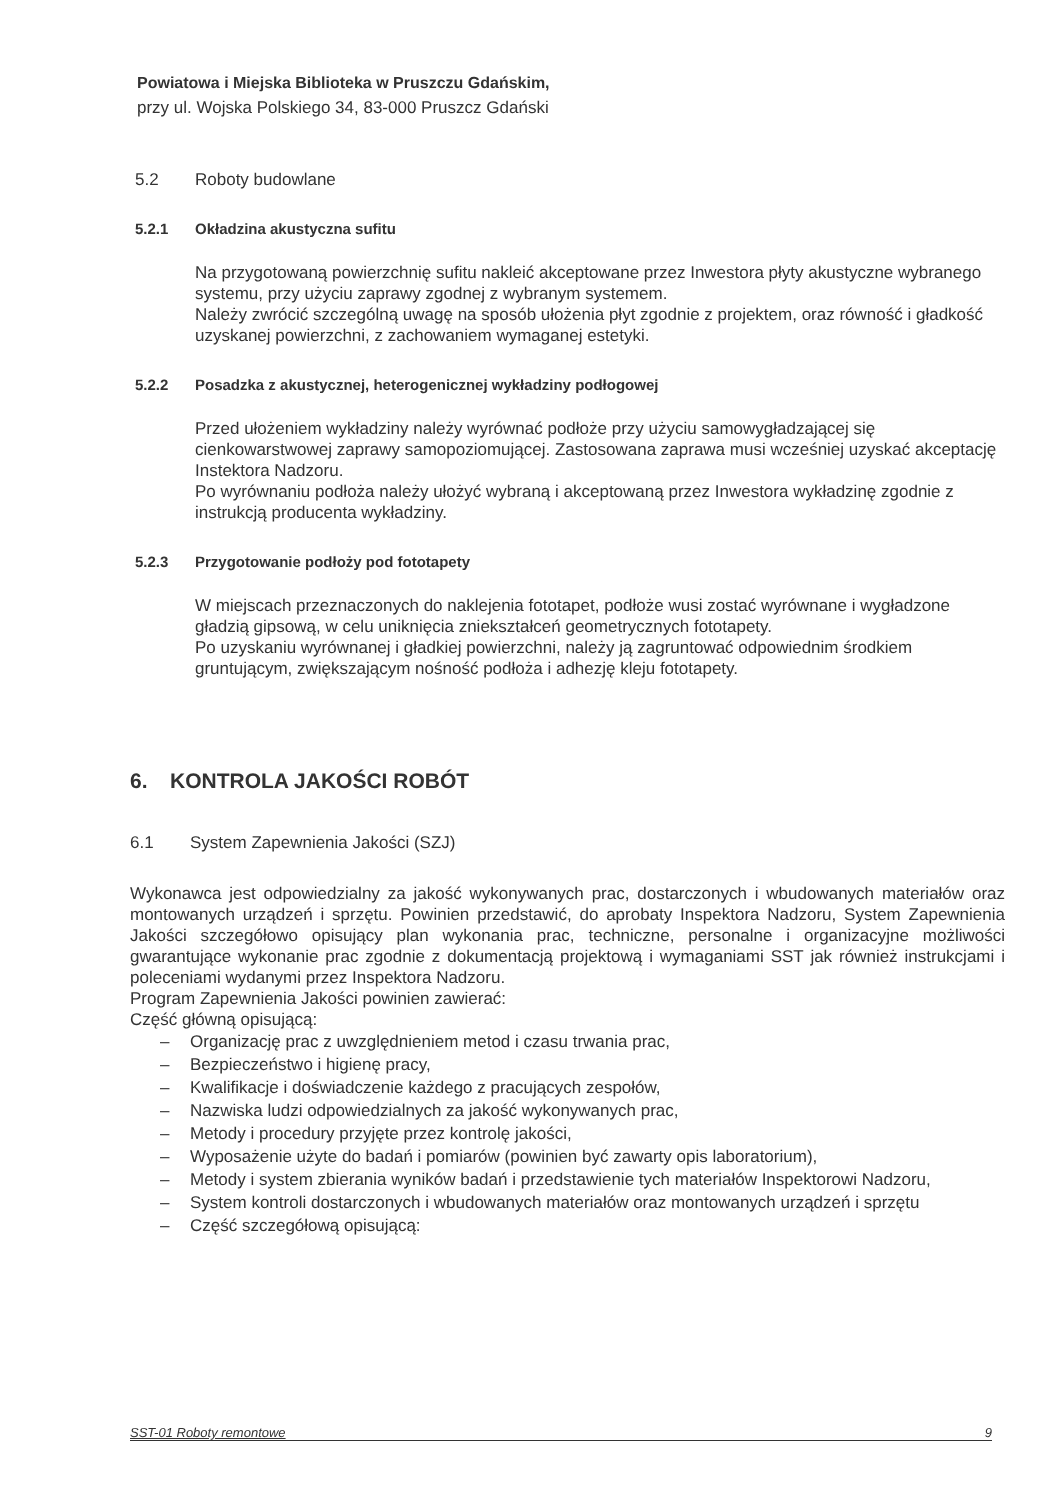Powiatowa i Miejska Biblioteka w Pruszczu Gdańskim,
przy ul. Wojska Polskiego 34, 83-000 Pruszcz Gdański
5.2 Roboty budowlane
5.2.1 Okładzina akustyczna sufitu
Na przygotowaną powierzchnię sufitu nakleić akceptowane przez Inwestora płyty akustyczne wybranego systemu, przy użyciu zaprawy zgodnej z wybranym systemem.
Należy zwrócić szczególną uwagę na sposób ułożenia płyt zgodnie z projektem, oraz równość i gładkość uzyskanej powierzchni, z zachowaniem wymaganej estetyki.
5.2.2 Posadzka z akustycznej, heterogenicznej wykładziny podłogowej
Przed ułożeniem wykładziny należy wyrównać podłoże przy użyciu samowygładzającej się cienkowarstwowej zaprawy samopoziomującej. Zastosowana zaprawa musi wcześniej uzyskać akceptację Instektora Nadzoru.
Po wyrównaniu podłoża należy ułożyć wybraną i akceptowaną przez Inwestora wykładzinę zgodnie z instrukcją producenta wykładziny.
5.2.3 Przygotowanie podłoży pod fototapety
W miejscach przeznaczonych do naklejenia fototapet, podłoże wusi zostać wyrównane i wygładzone gładzią gipsową, w celu uniknięcia zniekształceń geometrycznych fototapety.
Po uzyskaniu wyrównanej i gładkiej powierzchni, należy ją zagruntować odpowiednim środkiem gruntującym, zwiększającym nośność podłoża i adhezję kleju fototapety.
6. KONTROLA JAKOŚCI ROBÓT
6.1 System Zapewnienia Jakości (SZJ)
Wykonawca jest odpowiedzialny za jakość wykonywanych prac, dostarczonych i wbudowanych materiałów oraz montowanych urządzeń i sprzętu. Powinien przedstawić, do aprobaty Inspektora Nadzoru, System Zapewnienia Jakości szczegółowo opisujący plan wykonania prac, techniczne, personalne i organizacyjne możliwości gwarantujące wykonanie prac zgodnie z dokumentacją projektową i wymaganiami SST jak również instrukcjami i poleceniami wydanymi przez Inspektora Nadzoru.
Program Zapewnienia Jakości powinien zawierać:
Część główną opisującą:
– Organizację prac z uwzględnieniem metod i czasu trwania prac,
– Bezpieczeństwo i higienę pracy,
– Kwalifikacje i doświadczenie każdego z pracujących zespołów,
– Nazwiska ludzi odpowiedzialnych za jakość wykonywanych prac,
– Metody i procedury przyjęte przez kontrolę jakości,
– Wyposażenie użyte do badań i pomiarów (powinien być zawarty opis laboratorium),
– Metody i system zbierania wyników badań i przedstawienie tych materiałów Inspektorowi Nadzoru,
– System kontroli dostarczonych i wbudowanych materiałów oraz montowanych urządzeń i sprzętu
– Część szczegółową opisującą:
SST-01 Roboty remontowe 9